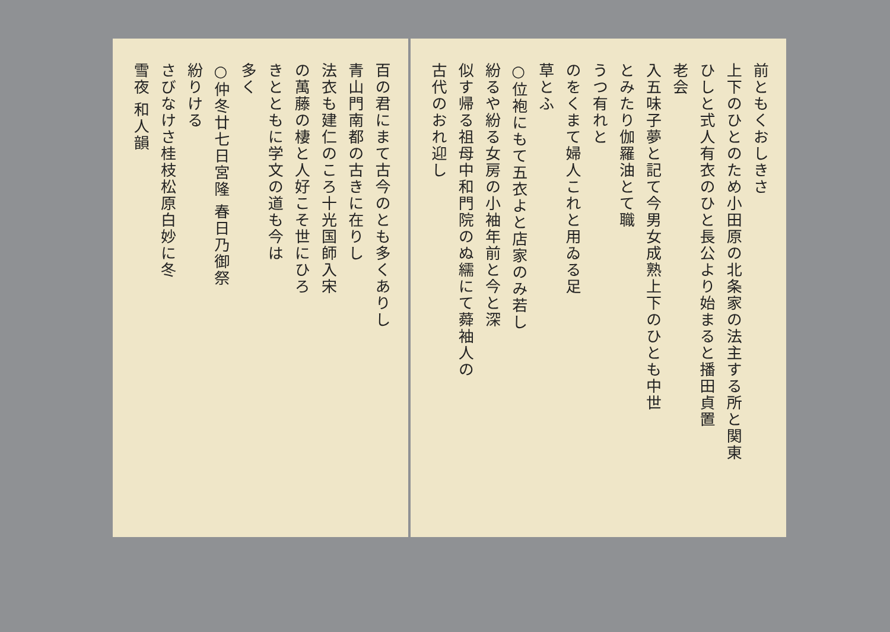百の君にまて古今のとも多くありし
青山門南都の古きに在りし
法衣も建仁のころ十光国師入宋
の萬藤の棲と人好こそ世にひろ
きとともに学文の道も今は
多く
○仲冬廿七日宮隆 春日乃御祭
紛りける
さびなけさ桂枝松原白妙に冬
雪夜 和人韻
前ともくおしきさ
上下のひとのため小田原の北条家の法主する所と関東
ひしと式人有衣のひと長公より始まると播田貞置
老会
入五味子夢と記て今男女成熟上下のひとも中世
とみたり伽羅油とて職
うつ有れと
のをくまて婦人これと用ゐる足
草とふ
○位袍にもて五衣よと店家のみ若し
紛るや紛る女房の小袖年前と今と深
似す帰る祖母中和門院のぬ繻にて蕣袖人の
古代のおれ迎し